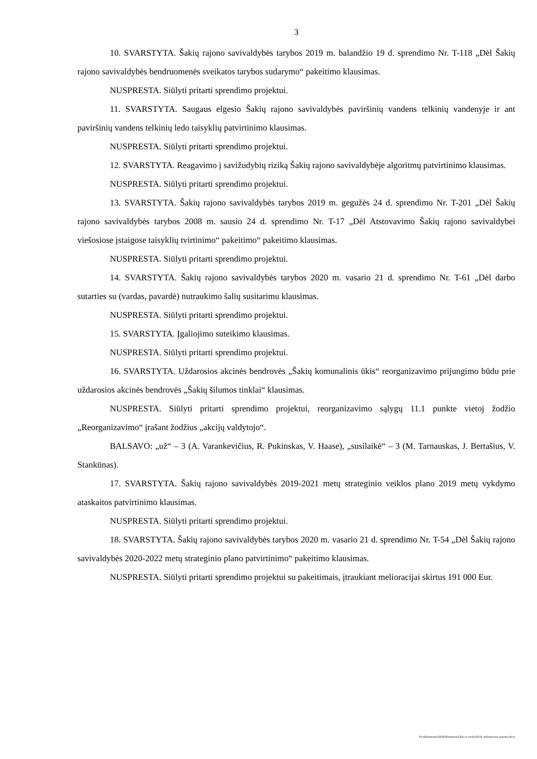3
10. SVARSTYTA. Šakių rajono savivaldybės tarybos 2019 m. balandžio 19 d. sprendimo Nr. T-118 „Dėl Šakių rajono savivaldybės bendruomenės sveikatos tarybos sudarymo“ pakeitimo klausimas.
NUSPRESTA. Siūlyti pritarti sprendimo projektui.
11. SVARSTYTA. Saugaus elgesio Šakių rajono savivaldybės paviršinių vandens telkinių vandenyje ir ant paviršinių vandens telkinių ledo taisyklių patvirtinimo klausimas.
NUSPRESTA. Siūlyti pritarti sprendimo projektui.
12. SVARSTYTA. Reagavimo į savižudybių riziką Šakių rajono savivaldybėje algoritmų patvirtinimo klausimas.
NUSPRESTA. Siūlyti pritarti sprendimo projektui.
13. SVARSTYTA. Šakių rajono savivaldybės tarybos 2019 m. gegužės 24 d. sprendimo Nr. T-201 „Dėl Šakių rajono savivaldybės tarybos 2008 m. sausio 24 d. sprendimo Nr. T-17 „Dėl Atstovavimo Šakių rajono savivaldybei viešosiose įstaigose taisyklių tvirtinimo“ pakeitimo“ pakeitimo klausimas.
NUSPRESTA. Siūlyti pritarti sprendimo projektui.
14. SVARSTYTA. Šakių rajono savivaldybės tarybos 2020 m. vasario 21 d. sprendimo Nr. T-61 „Dėl darbo sutarties su (vardas, pavardė) nutraukimo šalių susitarimu klausimas.
NUSPRESTA. Siūlyti pritarti sprendimo projektui.
15. SVARSTYTA. Įgaliojimo suteikimo klausimas.
NUSPRESTA. Siūlyti pritarti sprendimo projektui.
16. SVARSTYTA. Uždarosios akcinės bendrovės „Šakių komunalinis ūkis“ reorganizavimo prijungimo būdu prie uždarosios akcinės bendrovės „Šakių šilumos tinklai“ klausimas.
NUSPRESTA. Siūlyti pritarti sprendimo projektui, reorganizavimo sąlygų 11.1 punkte vietoj žodžio „Reorganizavimo“ įrašant žodžius „akcijų valdytojo“.
BALSAVO: „už“ – 3 (A. Varankevičius, R. Pukinskas, V. Haase), „susilaikė“ – 3 (M. Tarnauskas, J. Bertašius, V. Stankūnas).
17. SVARSTYTA. Šakių rajono savivaldybės 2019-2021 metų strateginio veiklos plano 2019 metų vykdymo ataskaitos patvirtinimo klausimas.
NUSPRESTA. Siūlyti pritarti sprendimo projektui.
18. SVARSTYTA. Šakių rajono savivaldybės tarybos 2020 m. vasario 21 d. sprendimo Nr. T-54 „Dėl Šakių rajono savivaldybės 2020-2022 metų strateginio plano patvirtinimo“ pakeitimo klausimas.
NUSPRESTA. Siūlyti pritarti sprendimo projektui su pakeitimais, įtraukiant melioracijai skirtus 191 000 Eur.
D:\dokumentai\2020\Komitetai\Ukio ir verslo\0519_informacine pazyma.docx